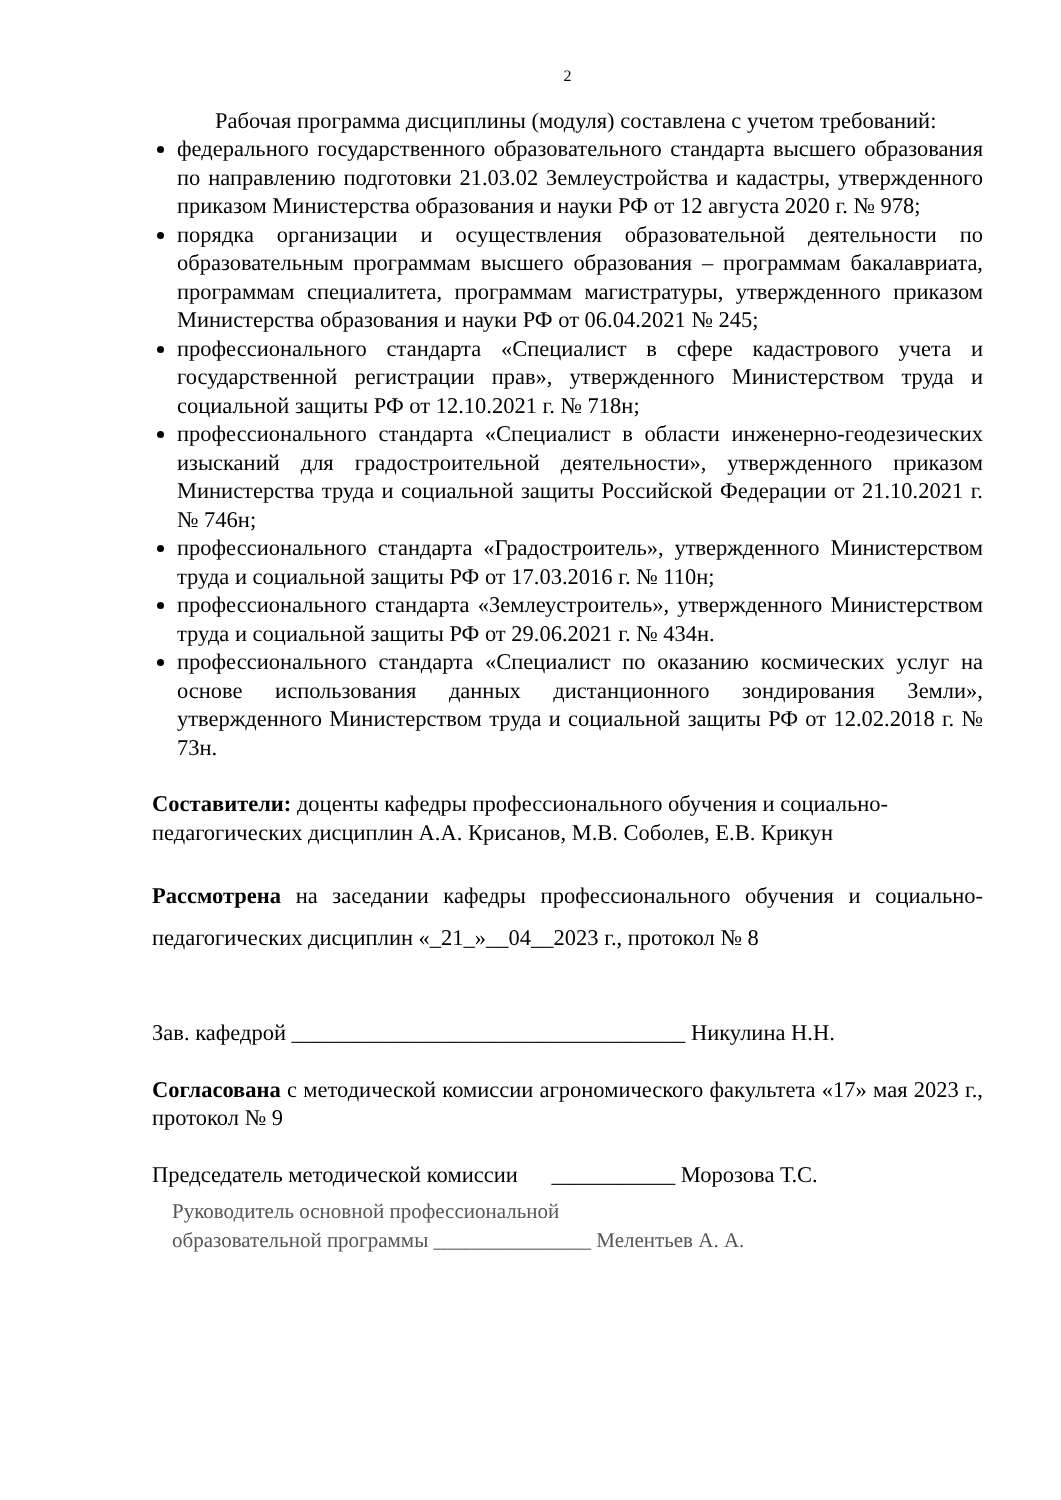2
Рабочая программа дисциплины (модуля) составлена с учетом требований:
федерального государственного образовательного стандарта высшего образования по направлению подготовки 21.03.02 Землеустройства и кадастры, утвержденного приказом Министерства образования и науки РФ от 12 августа 2020 г. № 978;
порядка организации и осуществления образовательной деятельности по образовательным программам высшего образования – программам бакалавриата, программам специалитета, программам магистратуры, утвержденного приказом Министерства образования и науки РФ от 06.04.2021 № 245;
профессионального стандарта «Специалист в сфере кадастрового учета и государственной регистрации прав», утвержденного Министерством труда и социальной защиты РФ от 12.10.2021 г. № 718н;
профессионального стандарта «Специалист в области инженерно-геодезических изысканий для градостроительной деятельности», утвержденного приказом Министерства труда и социальной защиты Российской Федерации от 21.10.2021 г. № 746н;
профессионального стандарта «Градостроитель», утвержденного Министерством труда и социальной защиты РФ от 17.03.2016 г. № 110н;
профессионального стандарта «Землеустроитель», утвержденного Министерством труда и социальной защиты РФ от 29.06.2021 г. № 434н.
профессионального стандарта «Специалист по оказанию космических услуг на основе использования данных дистанционного зондирования Земли», утвержденного Министерством труда и социальной защиты РФ от 12.02.2018 г. № 73н.
Составители: доценты кафедры профессионального обучения и социально-педагогических дисциплин А.А. Крисанов, М.В. Соболев, Е.В. Крикун
Рассмотрена на заседании кафедры профессионального обучения и социально-педагогических дисциплин «_21_»__04__2023 г., протокол № 8
Зав. кафедрой ___________________________________ Никулина Н.Н.
Согласована с методической комиссии агрономического факультета «17» мая 2023 г., протокол № 9
Председатель методической комиссии ___________ Морозова Т.С.
Руководитель основной профессиональной
образовательной программы _______________ Мелентьев А. А.